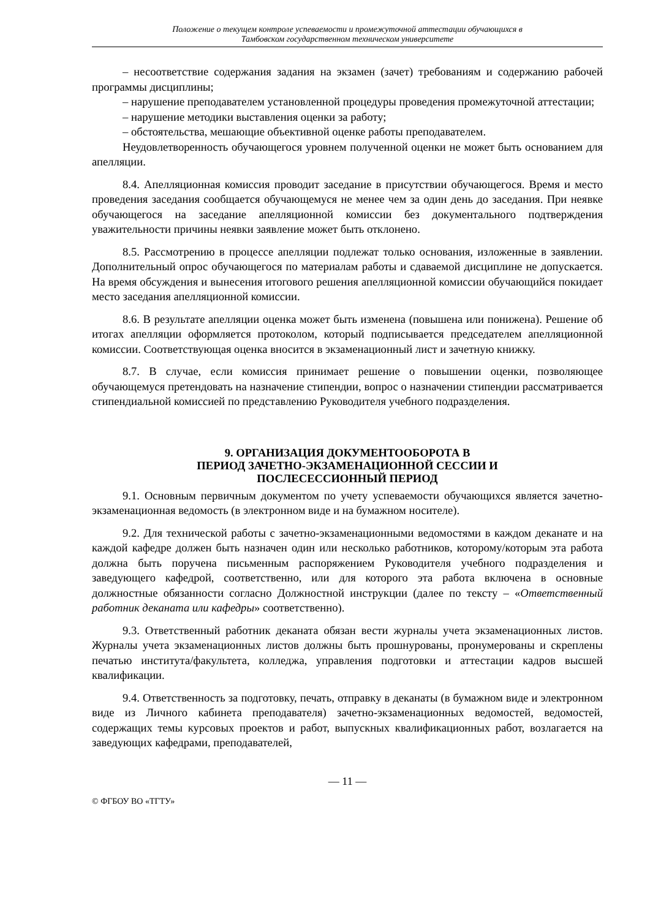Положение о текущем контроле успеваемости и промежуточной аттестации обучающихся в
Тамбовском государственном техническом университете
– несоответствие содержания задания на экзамен (зачет) требованиям и содержанию рабочей программы дисциплины;
– нарушение преподавателем установленной процедуры проведения промежуточной аттестации;
– нарушение методики выставления оценки за работу;
– обстоятельства, мешающие объективной оценке работы преподавателем.
Неудовлетворенность обучающегося уровнем полученной оценки не может быть основанием для апелляции.
8.4. Апелляционная комиссия проводит заседание в присутствии обучающегося. Время и место проведения заседания сообщается обучающемуся не менее чем за один день до заседания. При неявке обучающегося на заседание апелляционной комиссии без документального подтверждения уважительности причины неявки заявление может быть отклонено.
8.5. Рассмотрению в процессе апелляции подлежат только основания, изложенные в заявлении. Дополнительный опрос обучающегося по материалам работы и сдаваемой дисциплине не допускается. На время обсуждения и вынесения итогового решения апелляционной комиссии обучающийся покидает место заседания апелляционной комиссии.
8.6. В результате апелляции оценка может быть изменена (повышена или понижена). Решение об итогах апелляции оформляется протоколом, который подписывается председателем апелляционной комиссии. Соответствующая оценка вносится в экзаменационный лист и зачетную книжку.
8.7. В случае, если комиссия принимает решение о повышении оценки, позволяющее обучающемуся претендовать на назначение стипендии, вопрос о назначении стипендии рассматривается стипендиальной комиссией по представлению Руководителя учебного подразделения.
9. ОРГАНИЗАЦИЯ ДОКУМЕНТООБОРОТА В
ПЕРИОД ЗАЧЕТНО-ЭКЗАМЕНАЦИОННОЙ СЕССИИ И
ПОСЛЕСЕССИОННЫЙ ПЕРИОД
9.1. Основным первичным документом по учету успеваемости обучающихся является зачетно-экзаменационная ведомость (в электронном виде и на бумажном носителе).
9.2. Для технической работы с зачетно-экзаменационными ведомостями в каждом деканате и на каждой кафедре должен быть назначен один или несколько работников, которому/которым эта работа должна быть поручена письменным распоряжением Руководителя учебного подразделения и заведующего кафедрой, соответственно, или для которого эта работа включена в основные должностные обязанности согласно Должностной инструкции (далее по тексту – «Ответственный работник деканата или кафедры» соответственно).
9.3. Ответственный работник деканата обязан вести журналы учета экзаменационных листов. Журналы учета экзаменационных листов должны быть прошнурованы, пронумерованы и скреплены печатью института/факультета, колледжа, управления подготовки и аттестации кадров высшей квалификации.
9.4. Ответственность за подготовку, печать, отправку в деканаты (в бумажном виде и электронном виде из Личного кабинета преподавателя) зачетно-экзаменационных ведомостей, ведомостей, содержащих темы курсовых проектов и работ, выпускных квалификационных работ, возлагается на заведующих кафедрами, преподавателей,
— 11 —
© ФГБОУ ВО «ТГТУ»